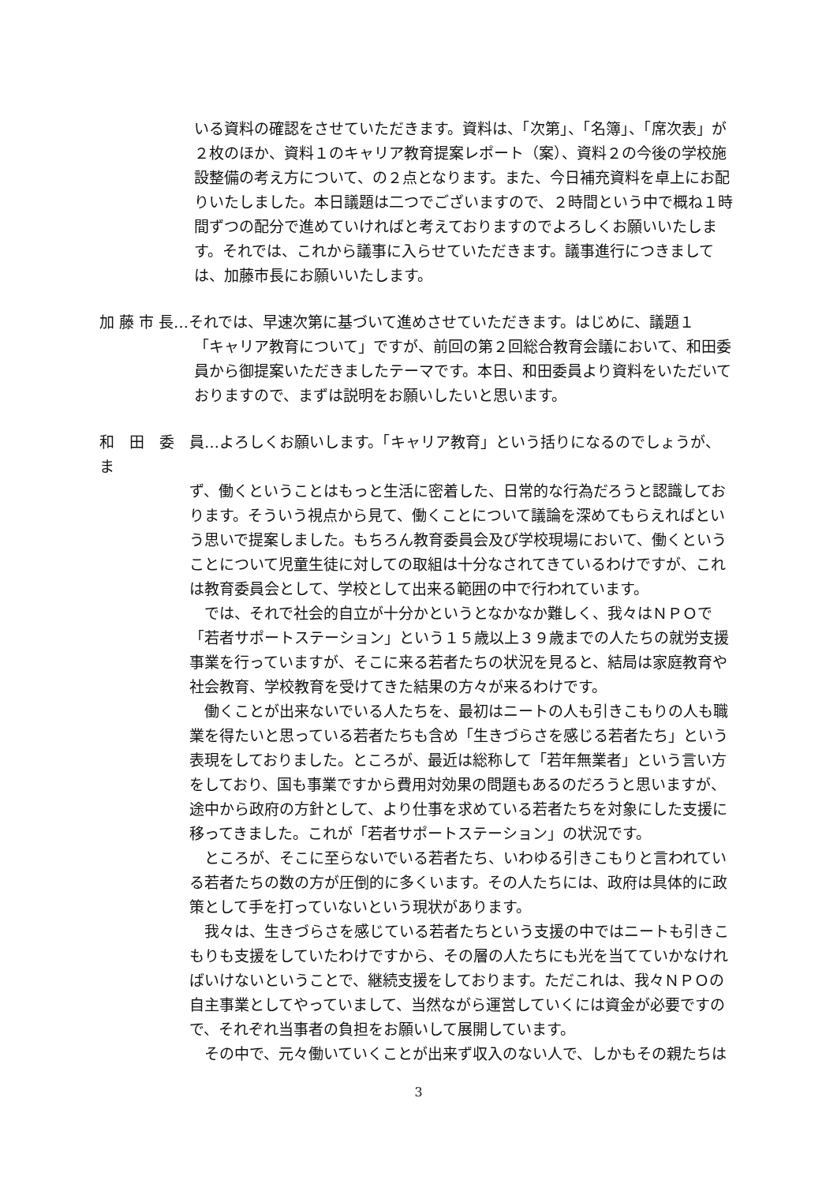いる資料の確認をさせていただきます。資料は、「次第」、「名簿」、「席次表」が２枚のほか、資料１のキャリア教育提案レポート（案）、資料２の今後の学校施設整備の考え方について、の２点となります。また、今日補充資料を卓上にお配りいたしました。本日議題は二つでございますので、２時間という中で概ね１時間ずつの配分で進めていければと考えておりますのでよろしくお願いいたします。それでは、これから議事に入らせていただきます。議事進行につきましては、加藤市長にお願いいたします。
加 藤 市 長…それでは、早速次第に基づいて進めさせていただきます。はじめに、議題１
「キャリア教育について」ですが、前回の第２回総合教育会議において、和田委員から御提案いただきましたテーマです。本日、和田委員より資料をいただいておりますので、まずは説明をお願いしたいと思います。
和　田　委　員…よろしくお願いします。「キャリア教育」という括りになるのでしょうが、ま
ず、働くということはもっと生活に密着した、日常的な行為だろうと認識しております。そういう視点から見て、働くことについて議論を深めてもらえればという思いで提案しました。もちろん教育委員会及び学校現場において、働くということについて児童生徒に対しての取組は十分なされてきているわけですが、これは教育委員会として、学校として出来る範囲の中で行われています。
では、それで社会的自立が十分かというとなかなか難しく、我々はＮＰＯで「若者サポートステーション」という１５歳以上３９歳までの人たちの就労支援事業を行っていますが、そこに来る若者たちの状況を見ると、結局は家庭教育や社会教育、学校教育を受けてきた結果の方々が来るわけです。
働くことが出来ないでいる人たちを、最初はニートの人も引きこもりの人も職業を得たいと思っている若者たちも含め「生きづらさを感じる若者たち」という表現をしておりました。ところが、最近は総称して「若年無業者」という言い方をしており、国も事業ですから費用対効果の問題もあるのだろうと思いますが、途中から政府の方針として、より仕事を求めている若者たちを対象にした支援に移ってきました。これが「若者サポートステーション」の状況です。
ところが、そこに至らないでいる若者たち、いわゆる引きこもりと言われている若者たちの数の方が圧倒的に多くいます。その人たちには、政府は具体的に政策として手を打っていないという現状があります。
我々は、生きづらさを感じている若者たちという支援の中ではニートも引きこもりも支援をしていたわけですから、その層の人たちにも光を当てていかなければいけないということで、継続支援をしております。ただこれは、我々ＮＰＯの自主事業としてやっていまして、当然ながら運営していくには資金が必要ですので、それぞれ当事者の負担をお願いして展開しています。
その中で、元々働いていくことが出来ず収入のない人で、しかもその親たちは
3